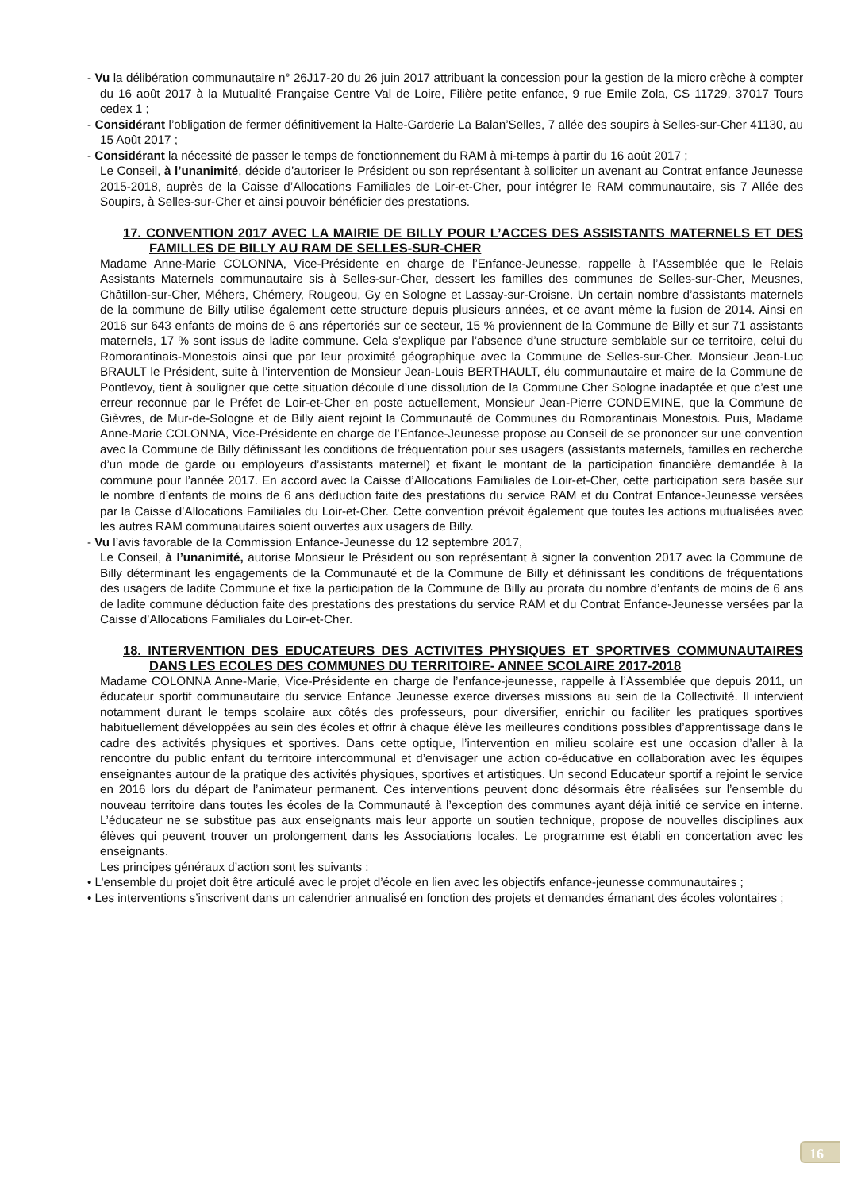- Vu la délibération communautaire n° 26J17-20 du 26 juin 2017 attribuant la concession pour la gestion de la micro crèche à compter du 16 août 2017 à la Mutualité Française Centre Val de Loire, Filière petite enfance, 9 rue Emile Zola, CS 11729, 37017 Tours cedex 1 ;
- Considérant l’obligation de fermer définitivement la Halte-Garderie La Balan’Selles, 7 allée des soupirs à Selles-sur-Cher 41130, au 15 Août 2017 ;
- Considérant la nécessité de passer le temps de fonctionnement du RAM à mi-temps à partir du 16 août 2017 ;
Le Conseil, à l’unanimité, décide d’autoriser le Président ou son représentant à solliciter un avenant au Contrat enfance Jeunesse 2015-2018, auprès de la Caisse d’Allocations Familiales de Loir-et-Cher, pour intégrer le RAM communautaire, sis 7 Allée des Soupirs, à Selles-sur-Cher et ainsi pouvoir bénéficier des prestations.
17. CONVENTION 2017 AVEC LA MAIRIE DE BILLY POUR L’ACCES DES ASSISTANTS MATERNELS ET DES FAMILLES DE BILLY AU RAM DE SELLES-SUR-CHER
Madame Anne-Marie COLONNA, Vice-Présidente en charge de l’Enfance-Jeunesse, rappelle à l’Assemblée que le Relais Assistants Maternels communautaire sis à Selles-sur-Cher, dessert les familles des communes de Selles-sur-Cher, Meusnes, Châtillon-sur-Cher, Méhers, Chémery, Rougeou, Gy en Sologne et Lassay-sur-Croisne. Un certain nombre d’assistants maternels de la commune de Billy utilise également cette structure depuis plusieurs années, et ce avant même la fusion de 2014. Ainsi en 2016 sur 643 enfants de moins de 6 ans répertoriés sur ce secteur, 15 % proviennent de la Commune de Billy et sur 71 assistants maternels, 17 % sont issus de ladite commune. Cela s’explique par l’absence d’une structure semblable sur ce territoire, celui du Romorantinais-Monestois ainsi que par leur proximité géographique avec la Commune de Selles-sur-Cher. Monsieur Jean-Luc BRAULT le Président, suite à l’intervention de Monsieur Jean-Louis BERTHAULT, élu communautaire et maire de la Commune de Pontlevoy, tient à souligner que cette situation découle d’une dissolution de la Commune Cher Sologne inadaptée et que c’est une erreur reconnue par le Préfet de Loir-et-Cher en poste actuellement, Monsieur Jean-Pierre CONDEMINE, que la Commune de Gièvres, de Mur-de-Sologne et de Billy aient rejoint la Communauté de Communes du Romorantinais Monestois. Puis, Madame Anne-Marie COLONNA, Vice-Présidente en charge de l’Enfance-Jeunesse propose au Conseil de se prononcer sur une convention avec la Commune de Billy définissant les conditions de fréquentation pour ses usagers (assistants maternels, familles en recherche d’un mode de garde ou employeurs d’assistants maternel) et fixant le montant de la participation financière demandée à la commune pour l’année 2017. En accord avec la Caisse d’Allocations Familiales de Loir-et-Cher, cette participation sera basée sur le nombre d’enfants de moins de 6 ans déduction faite des prestations du service RAM et du Contrat Enfance-Jeunesse versées par la Caisse d’Allocations Familiales du Loir-et-Cher. Cette convention prévoit également que toutes les actions mutualisées avec les autres RAM communautaires soient ouvertes aux usagers de Billy.
- Vu l’avis favorable de la Commission Enfance-Jeunesse du 12 septembre 2017,
Le Conseil, à l’unanimité, autorise Monsieur le Président ou son représentant à signer la convention 2017 avec la Commune de Billy déterminant les engagements de la Communauté et de la Commune de Billy et définissant les conditions de fréquentations des usagers de ladite Commune et fixe la participation de la Commune de Billy au prorata du nombre d’enfants de moins de 6 ans de ladite commune déduction faite des prestations des prestations du service RAM et du Contrat Enfance-Jeunesse versées par la Caisse d’Allocations Familiales du Loir-et-Cher.
18. INTERVENTION DES EDUCATEURS DES ACTIVITES PHYSIQUES ET SPORTIVES COMMUNAUTAIRES DANS LES ECOLES DES COMMUNES DU TERRITOIRE- ANNEE SCOLAIRE 2017-2018
Madame COLONNA Anne-Marie, Vice-Présidente en charge de l’enfance-jeunesse, rappelle à l’Assemblée que depuis 2011, un éducateur sportif communautaire du service Enfance Jeunesse exerce diverses missions au sein de la Collectivité. Il intervient notamment durant le temps scolaire aux côtés des professeurs, pour diversifier, enrichir ou faciliter les pratiques sportives habituellement développées au sein des écoles et offrir à chaque élève les meilleures conditions possibles d’apprentissage dans le cadre des activités physiques et sportives. Dans cette optique, l’intervention en milieu scolaire est une occasion d’aller à la rencontre du public enfant du territoire intercommunal et d’envisager une action co-éducative en collaboration avec les équipes enseignantes autour de la pratique des activités physiques, sportives et artistiques. Un second Educateur sportif a rejoint le service en 2016 lors du départ de l’animateur permanent. Ces interventions peuvent donc désormais être réalisées sur l’ensemble du nouveau territoire dans toutes les écoles de la Communauté à l’exception des communes ayant déjà initié ce service en interne. L’éducateur ne se substitue pas aux enseignants mais leur apporte un soutien technique, propose de nouvelles disciplines aux élèves qui peuvent trouver un prolongement dans les Associations locales. Le programme est établi en concertation avec les enseignants.
Les principes généraux d’action sont les suivants :
• L’ensemble du projet doit être articulé avec le projet d’école en lien avec les objectifs enfance-jeunesse communautaires ;
• Les interventions s’inscrivent dans un calendrier annualisé en fonction des projets et demandes émanant des écoles volontaires ;
16